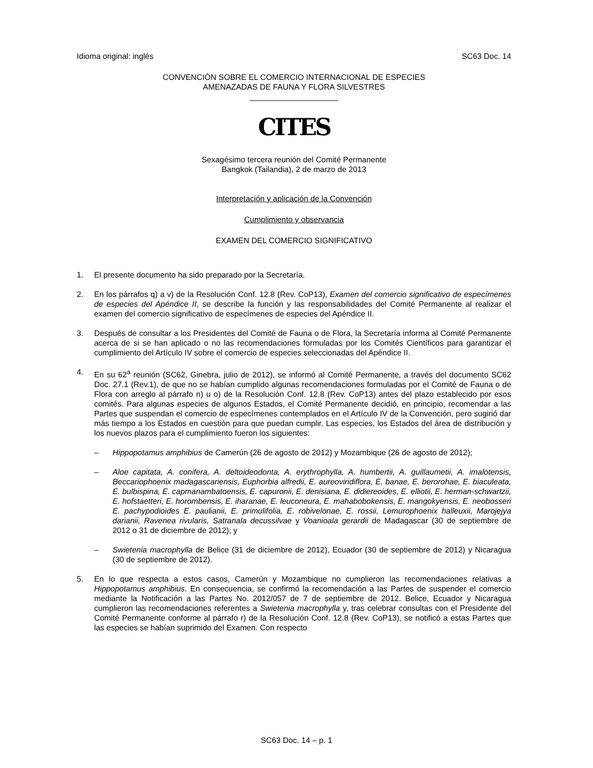Idioma original: inglés SC63 Doc. 14
CONVENCIÓN SOBRE EL COMERCIO INTERNACIONAL DE ESPECIES
AMENAZADAS DE FAUNA Y FLORA SILVESTRES
____________________
CITES
Sexagésimo tercera reunión del Comité Permanente
Bangkok (Tailandia), 2 de marzo de 2013
Interpretación y aplicación de la Convención
Cumplimiento y observancia
EXAMEN DEL COMERCIO SIGNIFICATIVO
1. El presente documento ha sido preparado por la Secretaría.
2. En los párrafos q) a v) de la Resolución Conf. 12.8 (Rev. CoP13), Examen del comercio significativo de especímenes de especies del Apéndice II, se describe la función y las responsabilidades del Comité Permanente al realizar el examen del comercio significativo de especímenes de especies del Apéndice II.
3. Después de consultar a los Presidentes del Comité de Fauna o de Flora, la Secretaría informa al Comité Permanente acerca de si se han aplicado o no las recomendaciones formuladas por los Comités Científicos para garantizar el cumplimiento del Artículo IV sobre el comercio de especies seleccionadas del Apéndice II.
4. En su 62<sup>a</sup> reunión (SC62, Ginebra, julio de 2012), se informó al Comité Permanente, a través del documento SC62 Doc. 27.1 (Rev.1), de que no se habían cumplido algunas recomendaciones formuladas por el Comité de Fauna o de Flora con arreglo al párrafo n) u o) de la Resolución Conf. 12.8 (Rev. CoP13) antes del plazo establecido por esos comités. Para algunas especies de algunos Estados, el Comité Permanente decidió, en principio, recomendar a las Partes que suspendan el comercio de especímenes contemplados en el Artículo IV de la Convención, pero sugirió dar más tiempo a los Estados en cuestión para que puedan cumplir. Las especies, los Estados del área de distribución y los nuevos plazos para el cumplimiento fueron los siguientes:
– Hippopotamus amphibius de Camerún (26 de agosto de 2012) y Mozambique (26 de agosto de 2012);
– Aloe capitata, A. conifera, A. deltoideodonta, A. erythrophylla, A. humbertii, A. guillaumetii, A. imalotensis, Beccariophoenix madagascariensis, Euphorbia alfredii, E. aureoviridiflora, E. banae, E. berorohae, E. biaculeata, E. bulbispina, E. capmanambatoensis, E. capuronii, E. denisiana, E. didiereoides, E. elliotii, E. herman-schwartzii, E. hofstaetteri, E. horombensis, E. iharanae, E. leuconeura, E. mahabobokensis, E. mangokyensis, E. neobosseri E. pachypodioides E. paulianii, E. primulifolia, E. robivelonae, E. rossii, Lemurophoenix halleuxii, Marojejya darianii, Ravenea rivularis, Satranala decussilvae y Voanioala gerardii de Madagascar (30 de septiembre de 2012 o 31 de diciembre de 2012); y
– Swietenia macrophylla de Belice (31 de diciembre de 2012), Ecuador (30 de septiembre de 2012) y Nicaragua (30 de septiembre de 2012).
5. En lo que respecta a estos casos, Camerún y Mozambique no cumplieron las recomendaciones relativas a Hippopotamus amphibius. En consecuencia, se confirmó la recomendación a las Partes de suspender el comercio mediante la Notificación a las Partes No. 2012/057 de 7 de septiembre de 2012. Belice, Ecuador y Nicaragua cumplieron las recomendaciones referentes a Swietenia macrophylla y, tras celebrar consultas con el Presidente del Comité Permanente conforme al párrafo r) de la Resolución Conf. 12.8 (Rev. CoP13), se notificó a estas Partes que las especies se habían suprimido del Examen. Con respecto
SC63 Doc. 14 – p. 1